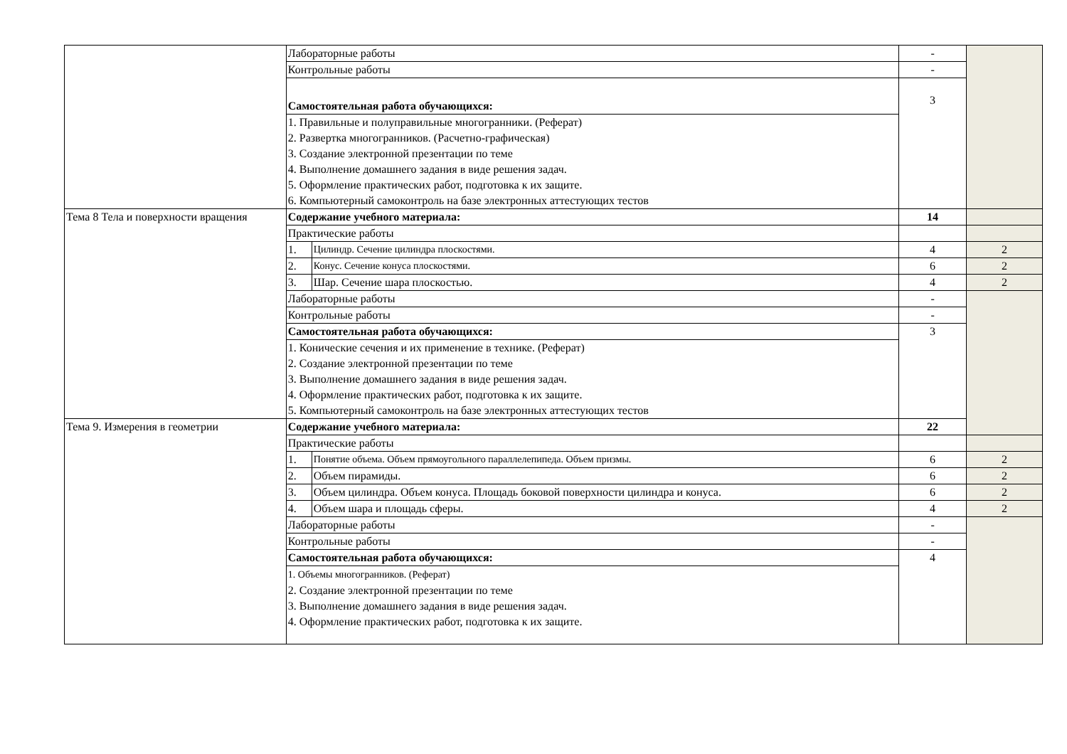| | Лабораторные работы | | - | |
| | Контрольные работы | | - | |
| | Самостоятельная работа обучающихся: | | 3 | |
| | 1. Правильные и полуправильные многогранники. (Реферат) 2. Развертка многогранников. (Расчетно-графическая) 3. Создание электронной презентации по теме 4. Выполнение домашнего задания в виде решения задач. 5. Оформление практических работ, подготовка к их защите. 6. Компьютерный самоконтроль на базе электронных аттестующих тестов | | | |
| Тема 8 Тела и поверхности вращения | Содержание учебного материала: | | 14 | |
| | Практические работы | | | |
| | 1. | Цилиндр. Сечение цилиндра плоскостями. | 4 | 2 |
| | 2. | Конус. Сечение конуса плоскостями. | 6 | 2 |
| | 3. | Шар. Сечение шара плоскостью. | 4 | 2 |
| | Лабораторные работы | | - | |
| | Контрольные работы | | - | |
| | Самостоятельная работа обучающихся: | | 3 | |
| | 1. Конические сечения и их применение в технике. (Реферат) 2. Создание электронной презентации по теме 3. Выполнение домашнего задания в виде решения задач. 4. Оформление практических работ, подготовка к их защите. 5. Компьютерный самоконтроль на базе электронных аттестующих тестов | | | |
| Тема 9. Измерения в геометрии | Содержание учебного материала: | | 22 | |
| | Практические работы | | | |
| | 1. | Понятие объема. Объем прямоугольного параллелепипеда. Объем призмы. | 6 | 2 |
| | 2. | Объем пирамиды. | 6 | 2 |
| | 3. | Объем цилиндра. Объем конуса. Площадь боковой поверхности цилиндра и конуса. | 6 | 2 |
| | 4. | Объем шара и площадь сферы. | 4 | 2 |
| | Лабораторные работы | | - | |
| | Контрольные работы | | - | |
| | Самостоятельная работа обучающихся: | | 4 | |
| | 1. Объемы многогранников. (Реферат) 2. Создание электронной презентации по теме 3. Выполнение домашнего задания в виде решения задач. 4. Оформление практических работ, подготовка к их защите. | | | |